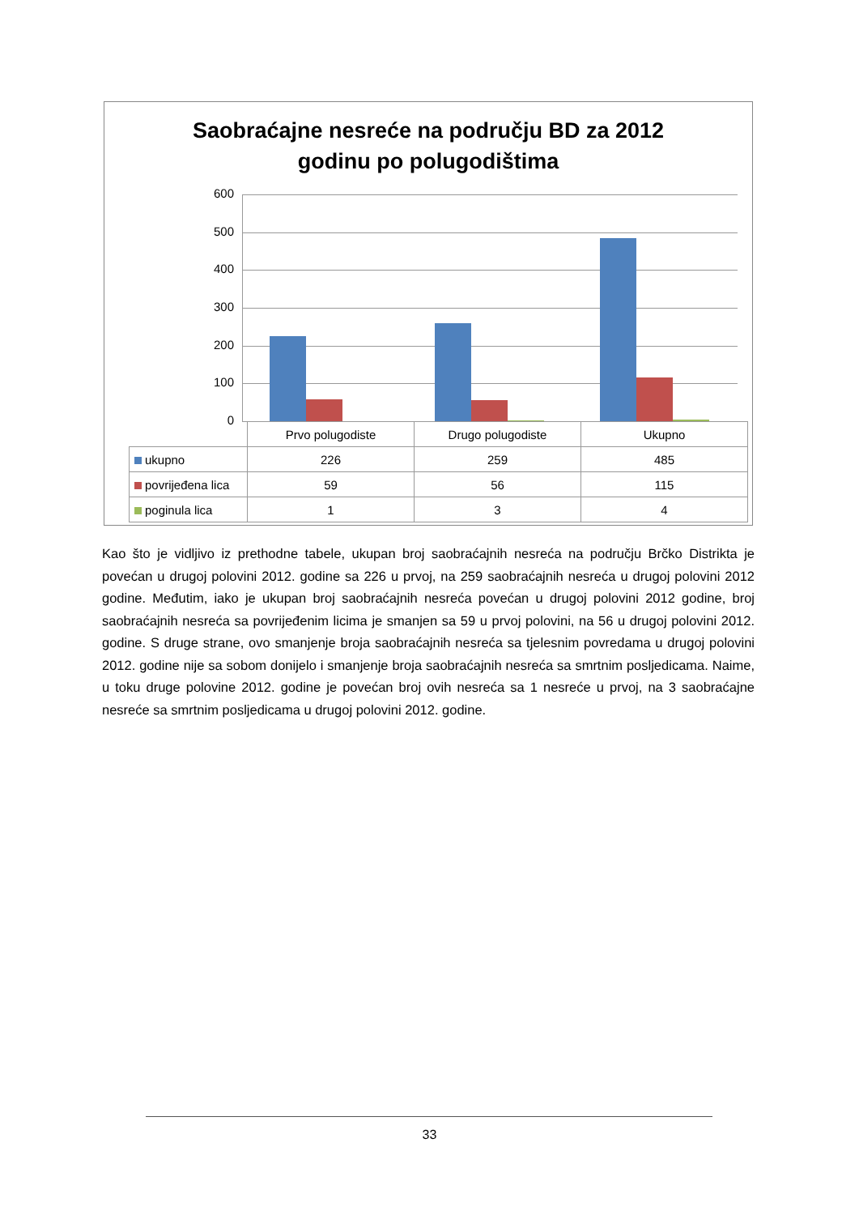Saobraćajne nesreće na području BD za 2012
godinu po polugodištima
600
500
400
300
200
100
0
| | Prvo polugodiste | Drugo polugodiste | Ukupno |
| ukupno | 226 | 259 | 485 |
| povrijeđena lica | 59 | 56 | 115 |
| poginula lica | 1 | 3 | 4 |
Kao što je vidljivo iz prethodne tabele, ukupan broj saobraćajnih nesreća na području Brčko Distrikta je povećan u drugoj polovini 2012. godine sa 226 u prvoj, na 259 saobraćajnih nesreća u drugoj polovini 2012 godine. Međutim, iako je ukupan broj saobraćajnih nesreća povećan u drugoj polovini 2012 godine, broj saobraćajnih nesreća sa povrijeđenim licima je smanjen sa 59 u prvoj polovini, na 56 u drugoj polovini 2012. godine. S druge strane, ovo smanjenje broja saobraćajnih nesreća sa tjelesnim povredama u drugoj polovini 2012. godine nije sa sobom donijelo i smanjenje broja saobraćajnih nesreća sa smrtnim posljedicama. Naime, u toku druge polovine 2012. godine je povećan broj ovih nesreća sa 1 nesreće u prvoj, na 3 saobraćajne nesreće sa smrtnim posljedicama u drugoj polovini 2012. godine.
33